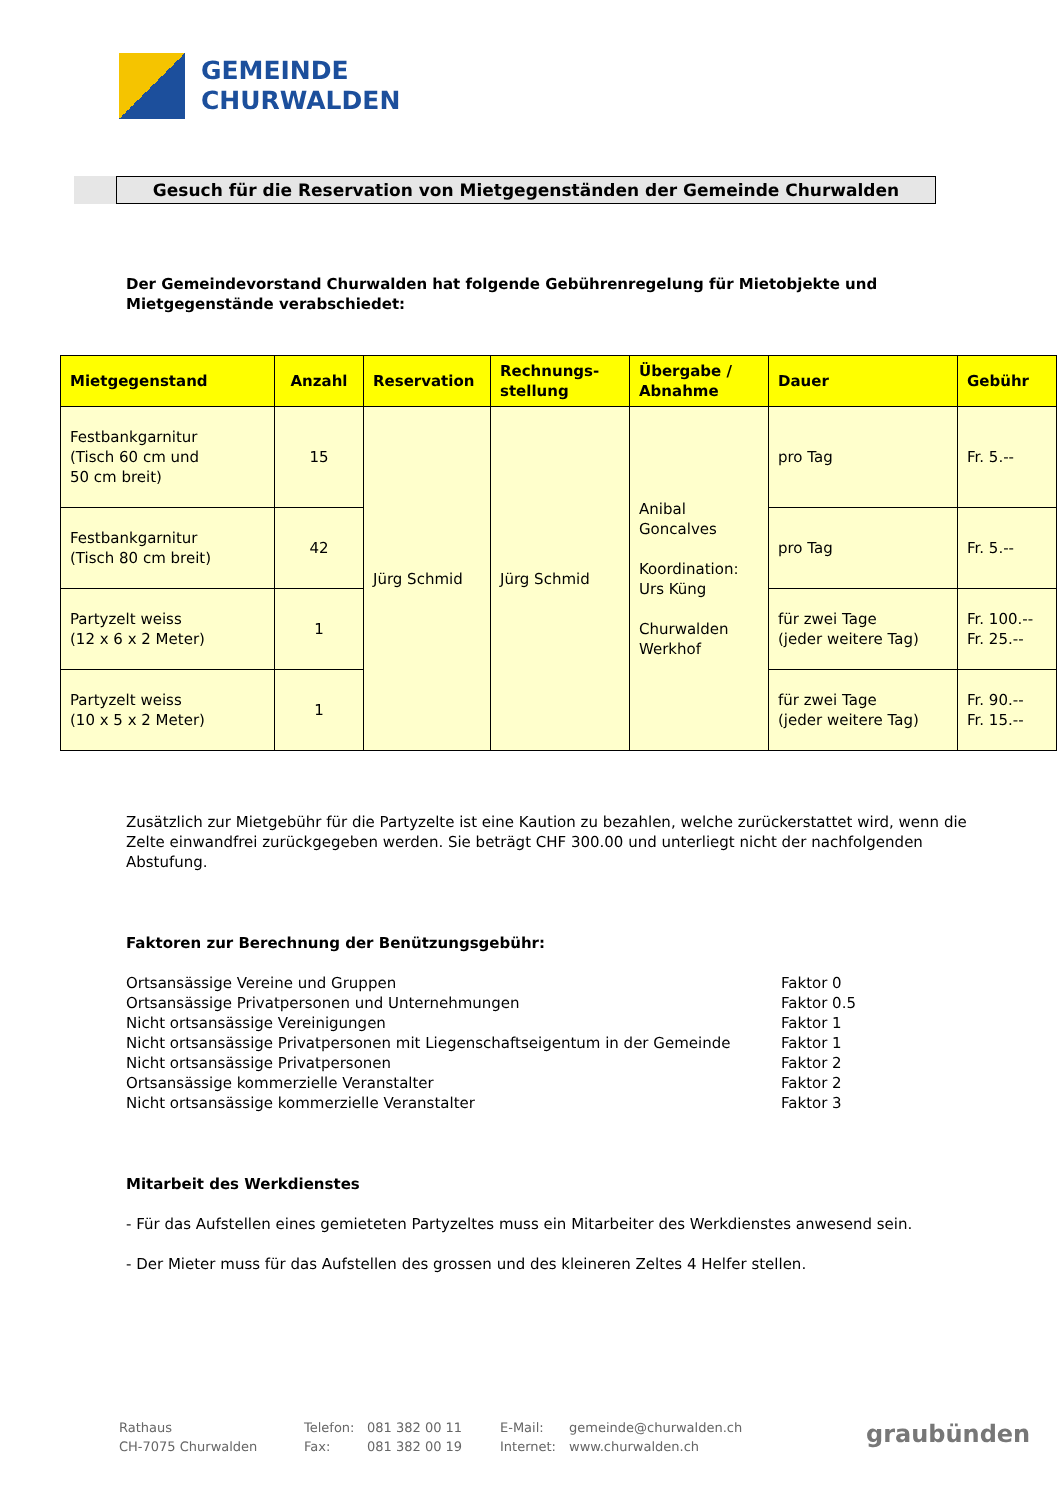GEMEINDE
CHURWALDEN
Gesuch für die Reservation von Mietgegenständen der Gemeinde Churwalden
Der Gemeindevorstand Churwalden hat folgende Gebührenregelung für Mietobjekte und Mietgegenstände verabschiedet:
| Mietgegenstand | Anzahl | Reservation | Rechnungs- stellung | Übergabe / Abnahme | Dauer | Gebühr |
| --- | --- | --- | --- | --- | --- | --- |
| Festbankgarnitur (Tisch 60 cm und 50 cm breit) | 15 | Jürg Schmid | Jürg Schmid | Anibal Goncalves Koordination: Urs Küng Churwalden Werkhof | pro Tag | Fr. 5.-- |
| Festbankgarnitur (Tisch 80 cm breit) | 42 | | | | pro Tag | Fr. 5.-- |
| Partyzelt weiss (12 x 6 x 2 Meter) | 1 | | | | für zwei Tage (jeder weitere Tag) | Fr. 100.-- Fr. 25.-- |
| Partyzelt weiss (10 x 5 x 2 Meter) | 1 | | | | für zwei Tage (jeder weitere Tag) | Fr. 90.-- Fr. 15.-- |
Zusätzlich zur Mietgebühr für die Partyzelte ist eine Kaution zu bezahlen, welche zurückerstattet wird, wenn die Zelte einwandfrei zurückgegeben werden. Sie beträgt CHF 300.00 und unterliegt nicht der nachfolgenden Abstufung.
Faktoren zur Berechnung der Benützungsgebühr:
Ortsansässige Vereine und Gruppen Faktor 0
Ortsansässige Privatpersonen und Unternehmungen Faktor 0.5
Nicht ortsansässige Vereinigungen Faktor 1
Nicht ortsansässige Privatpersonen mit Liegenschaftseigentum in der Gemeinde Faktor 1
Nicht ortsansässige Privatpersonen Faktor 2
Ortsansässige kommerzielle Veranstalter Faktor 2
Nicht ortsansässige kommerzielle Veranstalter Faktor 3
Mitarbeit des Werkdienstes
- Für das Aufstellen eines gemieteten Partyzeltes muss ein Mitarbeiter des Werkdienstes anwesend sein.
- Der Mieter muss für das Aufstellen des grossen und des kleineren Zeltes 4 Helfer stellen.
Rathaus
CH-7075 Churwalden
Telefon:
Fax:
081 382 00 11
081 382 00 19
E-Mail:
Internet:
gemeinde@churwalden.ch
www.churwalden.ch
graubünden